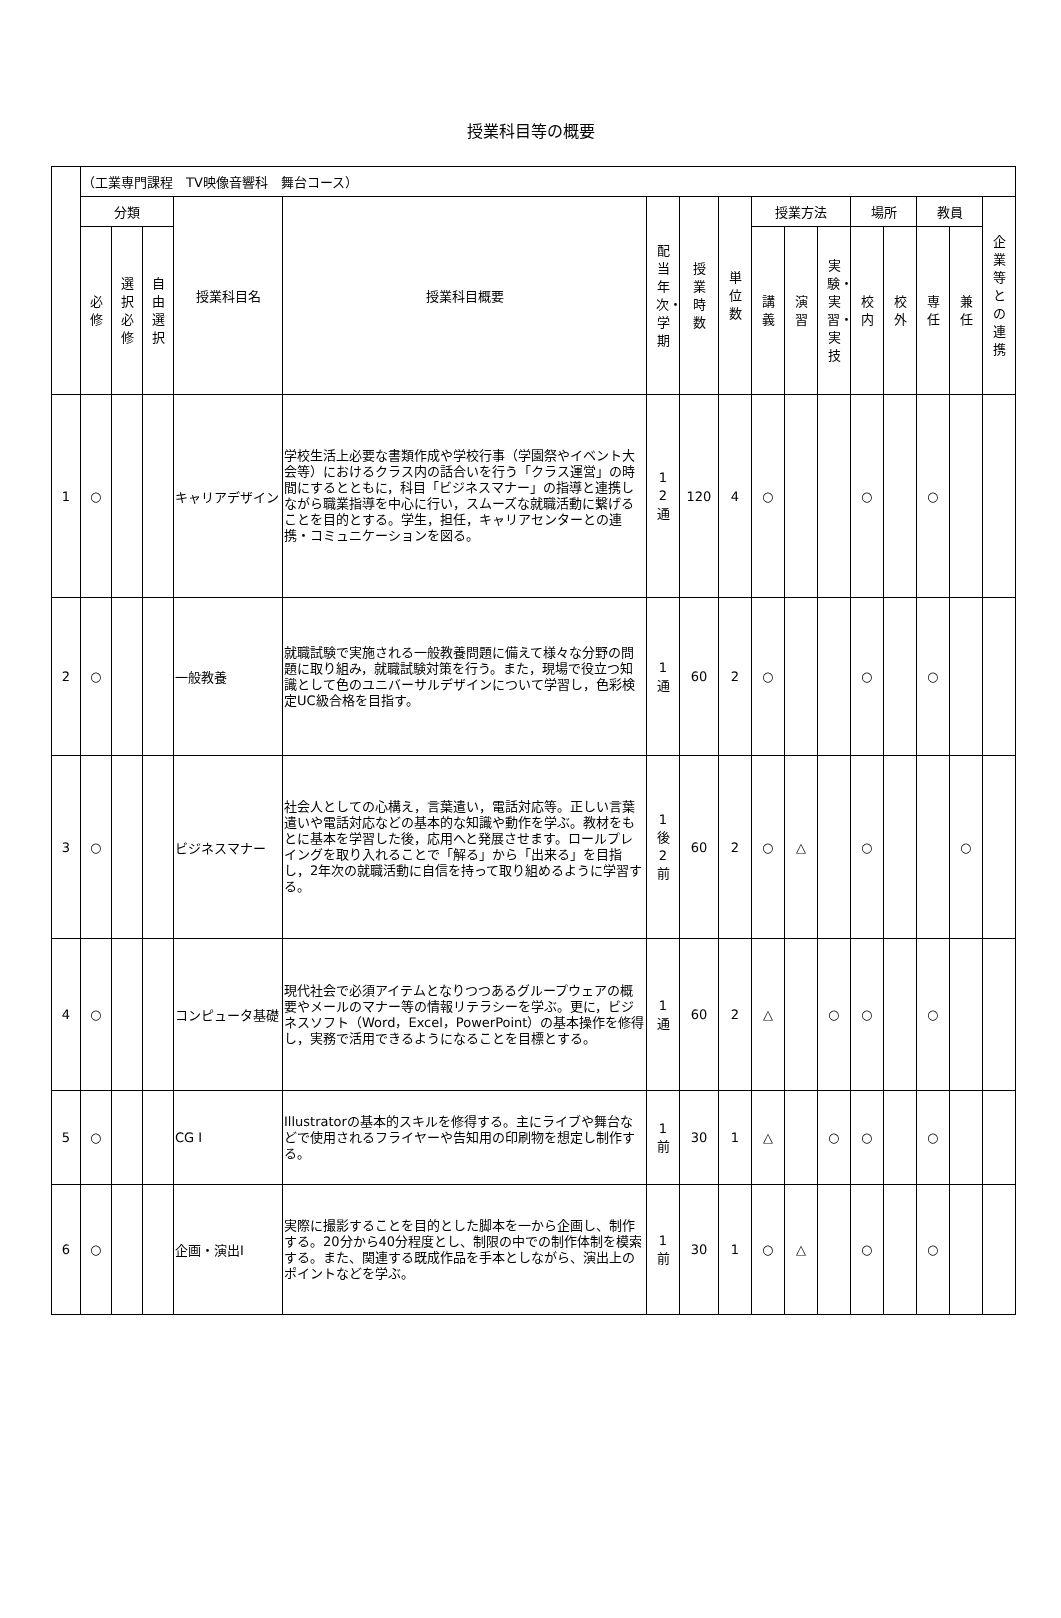授業科目等の概要
| | （工業専門課程 TV映像音響科 舞台コース） | | | | | | | | | | | | | | | |
| --- | --- | --- | --- | --- | --- | --- | --- | --- | --- | --- | --- | --- | --- | --- | --- | --- |
| | 分類 | | | 授業科目名 | 授業科目概要 | 配当年次・学期 | 授業時数 | 単位数 | 授業方法 | | | 場所 | | 教員 | | 企業等との連携 |
| | 必修 | 選択必修 | 自由選択 | | | | | | 講義 | 演習 | 実験・実習・実技 | 校内 | 校外 | 専任 | 兼任 | |
| 1 | ○ | | | キャリアデザイン | 学校生活上必要な書類作成や学校行事（学園祭やイベント大会等）におけるクラス内の話合いを行う「クラス運営」の時間にするとともに，科目「ビジネスマナー」の指導と連携しながら職業指導を中心に行い，スムーズな就職活動に繋げることを目的とする。学生，担任，キャリアセンターとの連携・コミュニケーションを図る。 | 1 2 通 | 120 | 4 | ○ | | | ○ | | ○ | | |
| 2 | ○ | | | 一般教養 | 就職試験で実施される一般教養問題に備えて様々な分野の問題に取り組み，就職試験対策を行う。また，現場で役立つ知識として色のユニバーサルデザインについて学習し，色彩検定UC級合格を目指す。 | 1 通 | 60 | 2 | ○ | | | ○ | | ○ | | |
| 3 | ○ | | | ビジネスマナー | 社会人としての心構え，言葉遣い，電話対応等。正しい言葉遣いや電話対応などの基本的な知識や動作を学ぶ。教材をもとに基本を学習した後，応用へと発展させます。ロールプレイングを取り入れることで「解る」から「出来る」を目指し，2年次の就職活動に自信を持って取り組めるように学習する。 | 1 後 2 前 | 60 | 2 | ○ | △ | | ○ | | | ○ | |
| 4 | ○ | | | コンピュータ基礎 | 現代社会で必須アイテムとなりつつあるグループウェアの概要やメールのマナー等の情報リテラシーを学ぶ。更に，ビジネスソフト（Word，Excel，PowerPoint）の基本操作を修得し，実務で活用できるようになることを目標とする。 | 1 通 | 60 | 2 | △ | | ○ | ○ | | ○ | | |
| 5 | ○ | | | CG Ⅰ | Illustratorの基本的スキルを修得する。主にライブや舞台などで使用されるフライヤーや告知用の印刷物を想定し制作する。 | 1 前 | 30 | 1 | △ | | ○ | ○ | | ○ | | |
| 6 | ○ | | | 企画・演出Ⅰ | 実際に撮影することを目的とした脚本を一から企画し、制作する。20分から40分程度とし、制限の中での制作体制を模索する。また、関連する既成作品を手本としながら、演出上のポイントなどを学ぶ。 | 1 前 | 30 | 1 | ○ | △ | | ○ | | ○ | | |